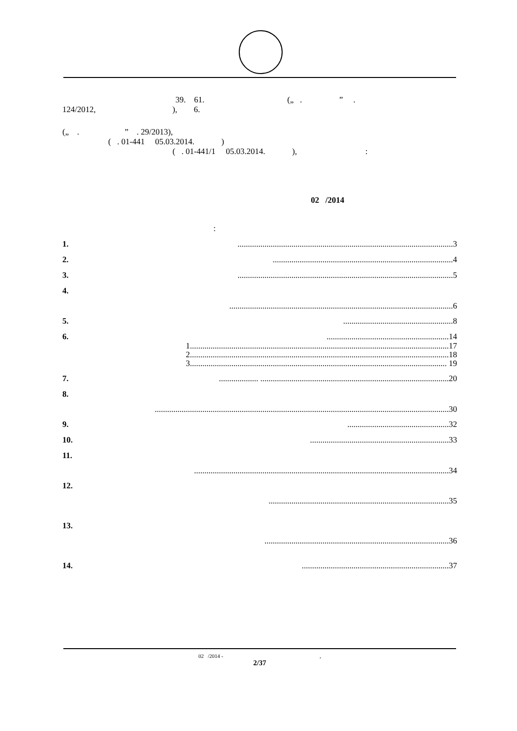39. 61. („ . ” .
124/2012, ), 6.
(„ . ” . 29/2013),
( . 01-441 05.03.2014. )
( . 01-441/1 05.03.2014. ), :
02 /2014
:
1.........................................................................................................3
2........................................................................................4
3.........................................................................................................5
4.
............................................................................................................6
5......................................................8
6............................................................14
1.............................................................................................................................17
2.............................................................................................................................18
3............................................................................................................................ 19
7.................... ...........................................................................................20
8.
..............................................................................................................................................30
9..................................................32
10....................................................................33
11.
...........................................................................................................................34
12.
.......................................................................................35
13.
.........................................................................................36
14........................................................................37
02 /2014 - ,
2/37